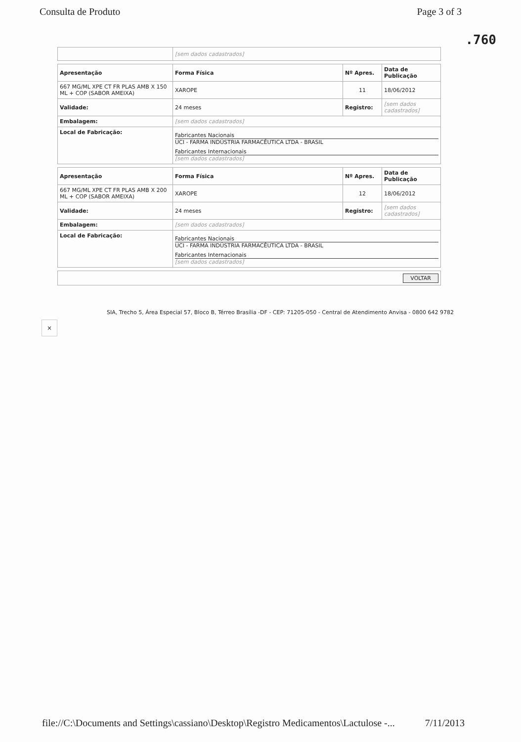Consulta de Produto Page 3 of 3
.760
| | [sem dados cadastrados] |
| Apresentação | Forma Física | Nº Apres. | Data de Publicação |
| 667 MG/ML XPE CT FR PLAS AMB X 150 ML + COP (SABOR AMEIXA) | XAROPE | 11 | 18/06/2012 |
| Validade: | 24 meses | Registro: | [sem dados cadastrados] |
| Embalagem: | [sem dados cadastrados] | | |
| Local de Fabricação: | Fabricantes Nacionais UCI - FARMA INDÚSTRIA FARMACÊUTICA LTDA - BRASIL Fabricantes Internacionais [sem dados cadastrados] | | |
| Apresentação | Forma Física | Nº Apres. | Data de Publicação |
| 667 MG/ML XPE CT FR PLAS AMB X 200 ML + COP (SABOR AMEIXA) | XAROPE | 12 | 18/06/2012 |
| Validade: | 24 meses | Registro: | [sem dados cadastrados] |
| Embalagem: | [sem dados cadastrados] | | |
| Local de Fabricação: | Fabricantes Nacionais UCI - FARMA INDÚSTRIA FARMACÊUTICA LTDA - BRASIL Fabricantes Internacionais [sem dados cadastrados] | | |
| VOLTAR |
SIA, Trecho 5, Área Especial 57, Bloco B, Térreo Brasília -DF - CEP: 71205-050 - Central de Atendimento Anvisa - 0800 642 9782
×
file://C:\Documents and Settings\cassiano\Desktop\Registro Medicamentos\Lactulose -... 7/11/2013